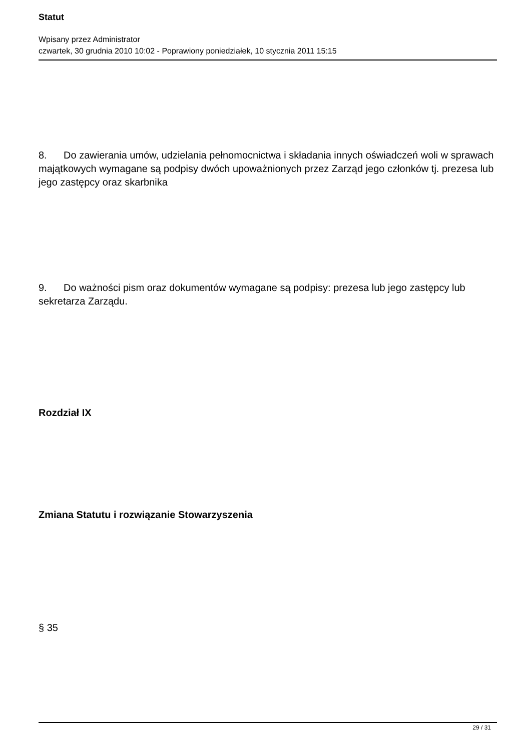Statut
Wpisany przez Administrator
czwartek, 30 grudnia 2010 10:02 - Poprawiony poniedziałek, 10 stycznia 2011 15:15
8. Do zawierania umów, udzielania pełnomocnictwa i składania innych oświadczeń woli w sprawach majątkowych wymagane są podpisy dwóch upoważnionych przez Zarząd jego członków tj. prezesa lub jego zastępcy oraz skarbnika
9. Do ważności pism oraz dokumentów wymagane są podpisy: prezesa lub jego zastępcy lub sekretarza Zarządu.
Rozdział IX
Zmiana Statutu i rozwiązanie Stowarzyszenia
§ 35
29 / 31